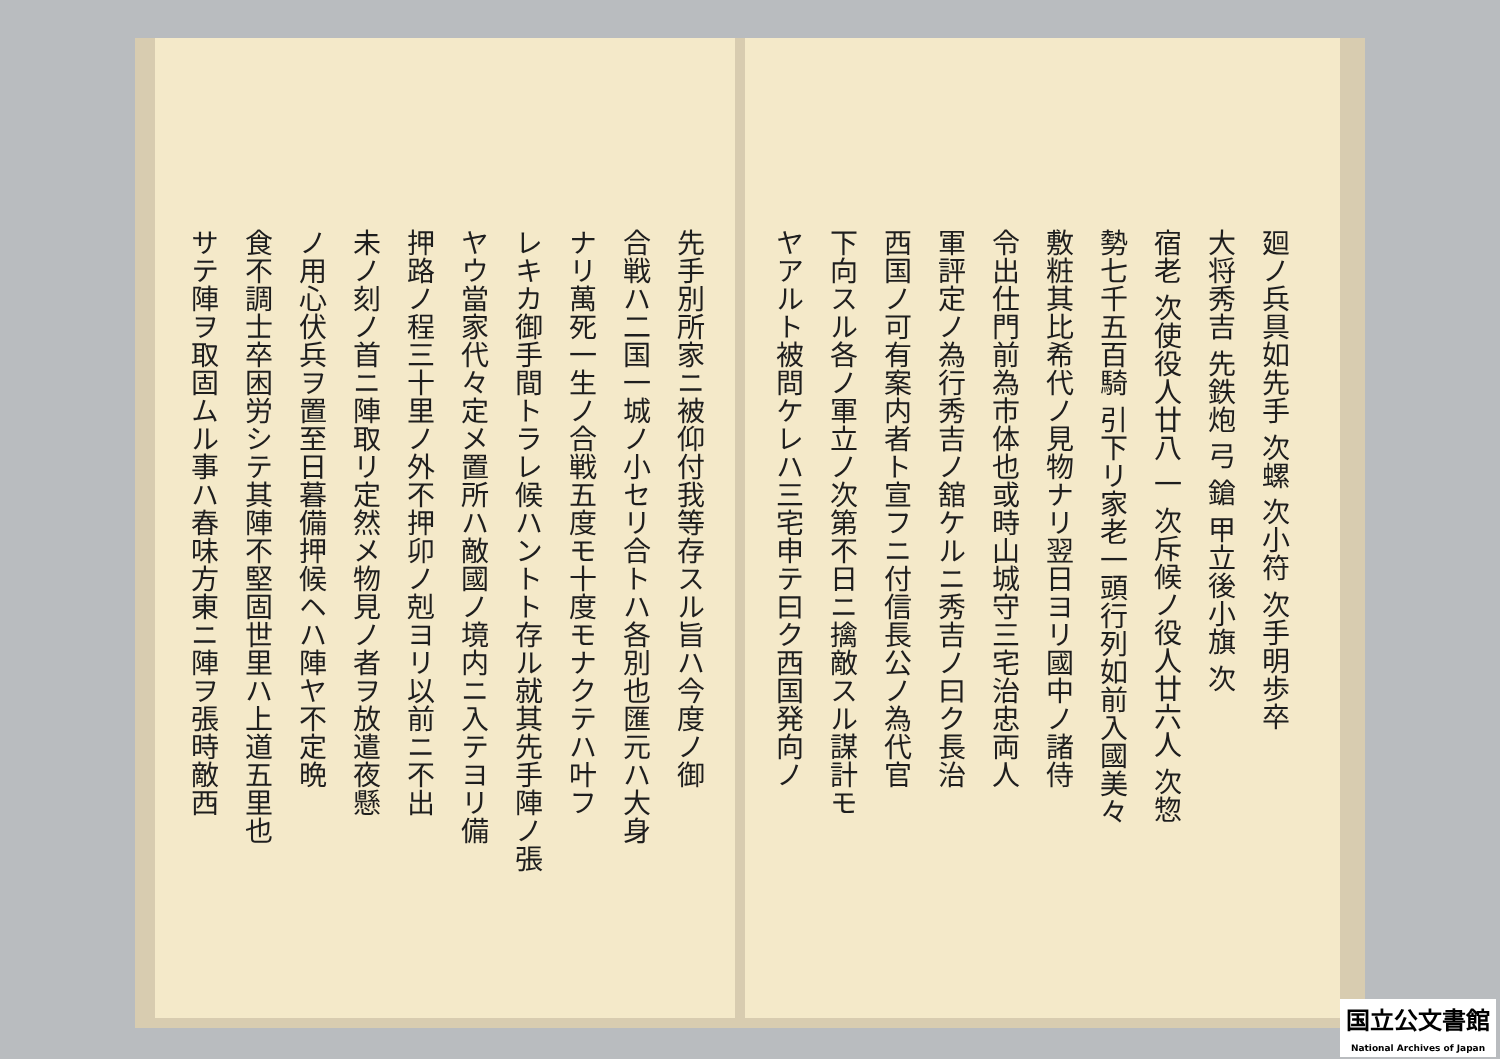廻ノ兵具如先手 次螺 次小符 次手明歩卒
大将秀吉 先鉄炮 弓 鎗 甲立後小旗 次
宿老 次使役人廿八 一 次斥候ノ役人廿六人 次惣
勢七千五百騎 引下リ家老一頭行列如前入國美々
敷粧其比希代ノ見物ナリ翌日ヨリ國中ノ諸侍
令出仕門前為市体也或時山城守三宅治忠両人
軍評定ノ為行秀吉ノ舘ケルニ秀吉ノ曰ク長治
西国ノ可有案内者ト宣フニ付信長公ノ為代官
下向スル各ノ軍立ノ次第不日ニ擒敵スル謀計モ
ヤアルト被問ケレハ三宅申テ曰ク西国発向ノ
先手別所家ニ被仰付我等存スル旨ハ今度ノ御
合戦ハ二国一城ノ小セリ合トハ各別也匯元ハ大身
ナリ萬死一生ノ合戦五度モ十度モナクテハ叶フ
レキカ御手間トラレ候ハントト存ル就其先手陣ノ張
ヤウ當家代々定メ置所ハ敵國ノ境内ニ入テヨリ備
押路ノ程三十里ノ外不押卯ノ剋ヨリ以前ニ不出
未ノ刻ノ首ニ陣取リ定然メ物見ノ者ヲ放遣夜懸
ノ用心伏兵ヲ置至日暮備押候ヘハ陣ヤ不定晩
食不調士卒困労シテ其陣不堅固世里ハ上道五里也
サテ陣ヲ取固ムル事ハ春味方東ニ陣ヲ張時敵西
国立公文書館
National Archives of Japan